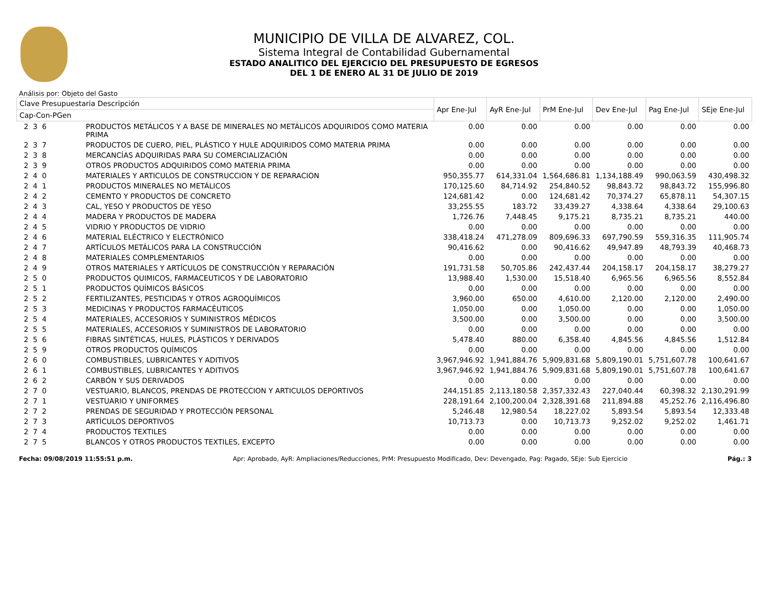MUNICIPIO DE VILLA DE ALVAREZ, COL.
Sistema Integral de Contabilidad Gubernamental
ESTADO ANALITICO DEL EJERCICIO DEL PRESUPUESTO DE EGRESOS
DEL 1 DE ENERO AL 31 DE JULIO DE 2019
Análisis por: Objeto del Gasto
| Clave Presupuestaria Descripción | | Apr Ene-Jul | AyR Ene-Jul | PrM Ene-Jul | Dev Ene-Jul | Pag Ene-Jul | SEje Ene-Jul |
| --- | --- | --- | --- | --- | --- | --- | --- |
| Cap-Con-PGen | | | | | | | |
| 2 3 6 | PRODUCTOS METÁLICOS Y A BASE DE MINERALES NO METÁLICOS ADQUIRIDOS COMO MATERIA PRIMA | 0.00 | 0.00 | 0.00 | 0.00 | 0.00 | 0.00 |
| 2 3 7 | PRODUCTOS DE CUERO, PIEL, PLÁSTICO Y HULE ADQUIRIDOS COMO MATERIA PRIMA | 0.00 | 0.00 | 0.00 | 0.00 | 0.00 | 0.00 |
| 2 3 8 | MERCANCÍAS ADQUIRIDAS PARA SU COMERCIALIZACIÓN | 0.00 | 0.00 | 0.00 | 0.00 | 0.00 | 0.00 |
| 2 3 9 | OTROS PRODUCTOS ADQUIRIDOS COMO MATERIA PRIMA | 0.00 | 0.00 | 0.00 | 0.00 | 0.00 | 0.00 |
| 2 4 0 | MATERIALES Y ARTICULOS DE CONSTRUCCION Y DE REPARACION | 950,355.77 | 614,331.04 | 1,564,686.81 | 1,134,188.49 | 990,063.59 | 430,498.32 |
| 2 4 1 | PRODUCTOS MINERALES NO METÁLICOS | 170,125.60 | 84,714.92 | 254,840.52 | 98,843.72 | 98,843.72 | 155,996.80 |
| 2 4 2 | CEMENTO Y PRODUCTOS DE CONCRETO | 124,681.42 | 0.00 | 124,681.42 | 70,374.27 | 65,878.11 | 54,307.15 |
| 2 4 3 | CAL, YESO Y PRODUCTOS DE YESO | 33,255.55 | 183.72 | 33,439.27 | 4,338.64 | 4,338.64 | 29,100.63 |
| 2 4 4 | MADERA Y PRODUCTOS DE MADERA | 1,726.76 | 7,448.45 | 9,175.21 | 8,735.21 | 8,735.21 | 440.00 |
| 2 4 5 | VIDRIO Y PRODUCTOS DE VIDRIO | 0.00 | 0.00 | 0.00 | 0.00 | 0.00 | 0.00 |
| 2 4 6 | MATERIAL ELÉCTRICO Y ELECTRÓNICO | 338,418.24 | 471,278.09 | 809,696.33 | 697,790.59 | 559,316.35 | 111,905.74 |
| 2 4 7 | ARTÍCULOS METÁLICOS PARA LA CONSTRUCCIÓN | 90,416.62 | 0.00 | 90,416.62 | 49,947.89 | 48,793.39 | 40,468.73 |
| 2 4 8 | MATERIALES COMPLEMENTARIOS | 0.00 | 0.00 | 0.00 | 0.00 | 0.00 | 0.00 |
| 2 4 9 | OTROS MATERIALES Y ARTÍCULOS DE CONSTRUCCIÓN Y REPARACIÓN | 191,731.58 | 50,705.86 | 242,437.44 | 204,158.17 | 204,158.17 | 38,279.27 |
| 2 5 0 | PRODUCTOS QUIMICOS, FARMACEUTICOS Y DE LABORATORIO | 13,988.40 | 1,530.00 | 15,518.40 | 6,965.56 | 6,965.56 | 8,552.84 |
| 2 5 1 | PRODUCTOS QUÍMICOS BÁSICOS | 0.00 | 0.00 | 0.00 | 0.00 | 0.00 | 0.00 |
| 2 5 2 | FERTILIZANTES, PESTICIDAS Y OTROS AGROQUÍMICOS | 3,960.00 | 650.00 | 4,610.00 | 2,120.00 | 2,120.00 | 2,490.00 |
| 2 5 3 | MEDICINAS Y PRODUCTOS FARMACÉUTICOS | 1,050.00 | 0.00 | 1,050.00 | 0.00 | 0.00 | 1,050.00 |
| 2 5 4 | MATERIALES, ACCESORIOS Y SUMINISTROS MÉDICOS | 3,500.00 | 0.00 | 3,500.00 | 0.00 | 0.00 | 3,500.00 |
| 2 5 5 | MATERIALES, ACCESORIOS Y SUMINISTROS DE LABORATORIO | 0.00 | 0.00 | 0.00 | 0.00 | 0.00 | 0.00 |
| 2 5 6 | FIBRAS SINTÉTICAS, HULES, PLÁSTICOS Y DERIVADOS | 5,478.40 | 880.00 | 6,358.40 | 4,845.56 | 4,845.56 | 1,512.84 |
| 2 5 9 | OTROS PRODUCTOS QUÍMICOS | 0.00 | 0.00 | 0.00 | 0.00 | 0.00 | 0.00 |
| 2 6 0 | COMBUSTIBLES, LUBRICANTES Y ADITIVOS | 3,967,946.92 | 1,941,884.76 | 5,909,831.68 | 5,809,190.01 | 5,751,607.78 | 100,641.67 |
| 2 6 1 | COMBUSTIBLES, LUBRICANTES Y ADITIVOS | 3,967,946.92 | 1,941,884.76 | 5,909,831.68 | 5,809,190.01 | 5,751,607.78 | 100,641.67 |
| 2 6 2 | CARBÓN Y SUS DERIVADOS | 0.00 | 0.00 | 0.00 | 0.00 | 0.00 | 0.00 |
| 2 7 0 | VESTUARIO, BLANCOS, PRENDAS DE PROTECCION Y ARTICULOS DEPORTIVOS | 244,151.85 | 2,113,180.58 | 2,357,332.43 | 227,040.44 | 60,398.32 | 2,130,291.99 |
| 2 7 1 | VESTUARIO Y UNIFORMES | 228,191.64 | 2,100,200.04 | 2,328,391.68 | 211,894.88 | 45,252.76 | 2,116,496.80 |
| 2 7 2 | PRENDAS DE SEGURIDAD Y PROTECCIÓN PERSONAL | 5,246.48 | 12,980.54 | 18,227.02 | 5,893.54 | 5,893.54 | 12,333.48 |
| 2 7 3 | ARTÍCULOS DEPORTIVOS | 10,713.73 | 0.00 | 10,713.73 | 9,252.02 | 9,252.02 | 1,461.71 |
| 2 7 4 | PRODUCTOS TEXTILES | 0.00 | 0.00 | 0.00 | 0.00 | 0.00 | 0.00 |
| 2 7 5 | BLANCOS Y OTROS PRODUCTOS TEXTILES, EXCEPTO | 0.00 | 0.00 | 0.00 | 0.00 | 0.00 | 0.00 |
Fecha: 09/08/2019 11:55:51 p.m. Apr: Aprobado, AyR: Ampliaciones/Reducciones, PrM: Presupuesto Modificado, Dev: Devengado, Pag: Pagado, SEje: Sub Ejercicio Pág.: 3